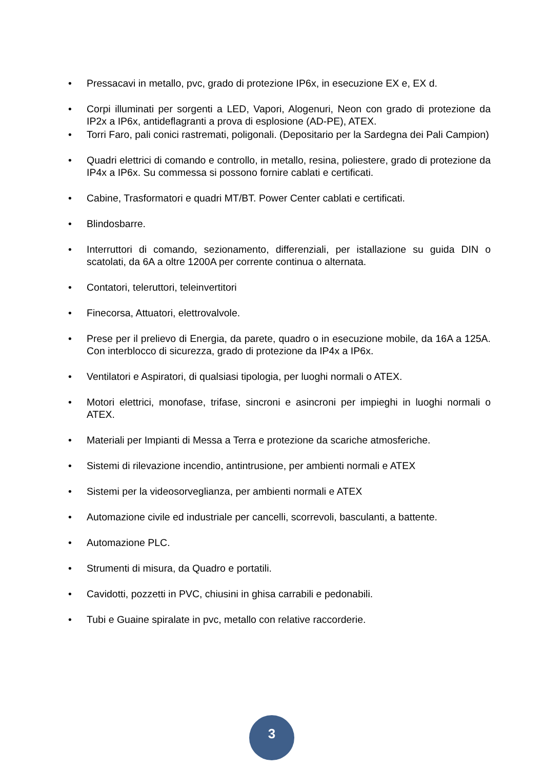• Pressacavi in metallo, pvc, grado di protezione IP6x, in esecuzione EX e, EX d.
• Corpi illuminati per sorgenti a LED, Vapori, Alogenuri, Neon con grado di protezione da IP2x a IP6x, antideflagranti a prova di esplosione (AD-PE), ATEX.
• Torri Faro, pali conici rastremati, poligonali. (Depositario per la Sardegna dei Pali Campion)
• Quadri elettrici di comando e controllo, in metallo, resina, poliestere, grado di protezione da IP4x a IP6x. Su commessa si possono fornire cablati e certificati.
• Cabine, Trasformatori e quadri MT/BT. Power Center cablati e certificati.
• Blindosbarre.
• Interruttori di comando, sezionamento, differenziali, per istallazione su guida DIN o scatolati, da 6A a oltre 1200A per corrente continua o alternata.
• Contatori, teleruttori, teleinvertitori
• Finecorsa, Attuatori, elettrovalvole.
• Prese per il prelievo di Energia, da parete, quadro o in esecuzione mobile, da 16A a 125A. Con interblocco di sicurezza, grado di protezione da IP4x a IP6x.
• Ventilatori e Aspiratori, di qualsiasi tipologia, per luoghi normali o ATEX.
• Motori elettrici, monofase, trifase, sincroni e asincroni per impieghi in luoghi normali o ATEX.
• Materiali per Impianti di Messa a Terra e protezione da scariche atmosferiche.
• Sistemi di rilevazione incendio, antintrusione, per ambienti normali e ATEX
• Sistemi per la videosorveglianza, per ambienti normali e ATEX
• Automazione civile ed industriale per cancelli, scorrevoli, basculanti, a battente.
• Automazione PLC.
• Strumenti di misura, da Quadro e portatili.
• Cavidotti, pozzetti in PVC, chiusini in ghisa carrabili e pedonabili.
• Tubi e Guaine spiralate in pvc, metallo con relative raccorderie.
3